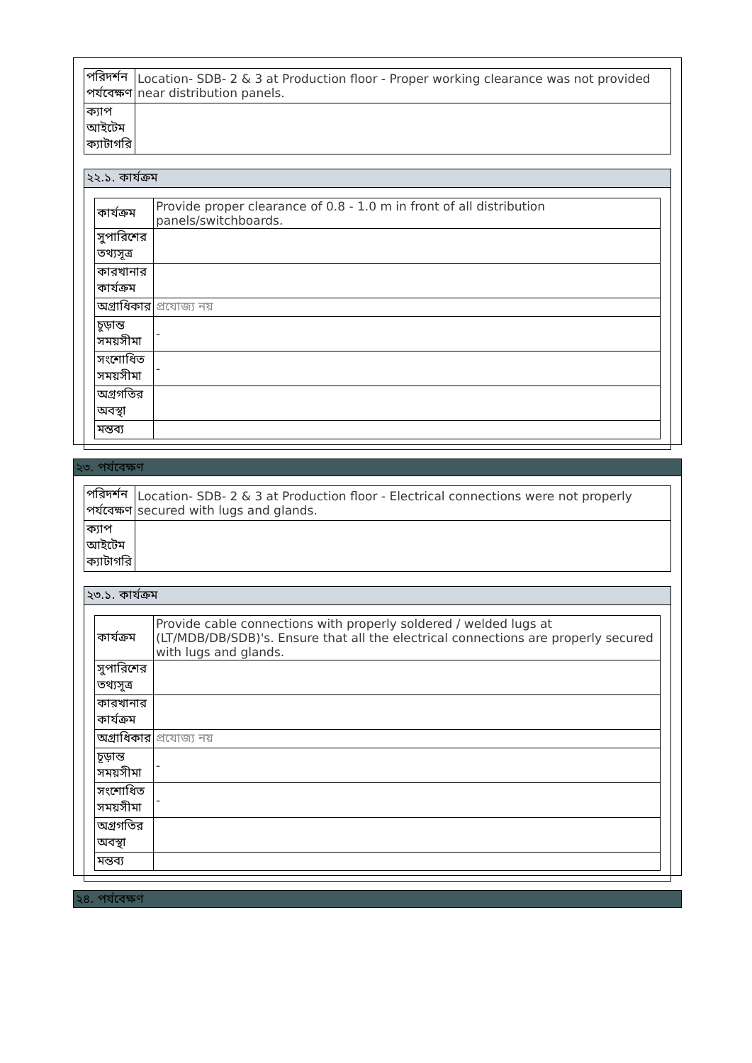| পরিদর্শন পর্যবেক্ষণ | Location- SDB- 2 & 3 at Production floor - Proper working clearance was not provided near distribution panels. |
| ক্যাপ আইটেম ক্যাটাগরি | |
২২.১. কার্যক্রম
| কার্যক্রম | Provide proper clearance of 0.8 - 1.0 m in front of all distribution panels/switchboards. |
| সুপারিশের তথ্যসূত্র | |
| কারখানার কার্যক্রম | |
| অগ্রাধিকার | প্রযোজ্য নয় |
| চূড়ান্ত সময়সীমা | - |
| সংশোধিত সময়সীমা | - |
| অগ্রগতির অবস্থা | |
| মন্তব্য | |
২৩. পর্যবেক্ষণ
| পরিদর্শন পর্যবেক্ষণ | Location- SDB- 2 & 3 at Production floor - Electrical connections were not properly secured with lugs and glands. |
| ক্যাপ আইটেম ক্যাটাগরি | |
২৩.১. কার্যক্রম
| কার্যক্রম | Provide cable connections with properly soldered / welded lugs at (LT/MDB/DB/SDB)'s. Ensure that all the electrical connections are properly secured with lugs and glands. |
| সুপারিশের তথ্যসূত্র | |
| কারখানার কার্যক্রম | |
| অগ্রাধিকার | প্রযোজ্য নয় |
| চূড়ান্ত সময়সীমা | - |
| সংশোধিত সময়সীমা | - |
| অগ্রগতির অবস্থা | |
| মন্তব্য | |
২৪. পর্যবেক্ষণ